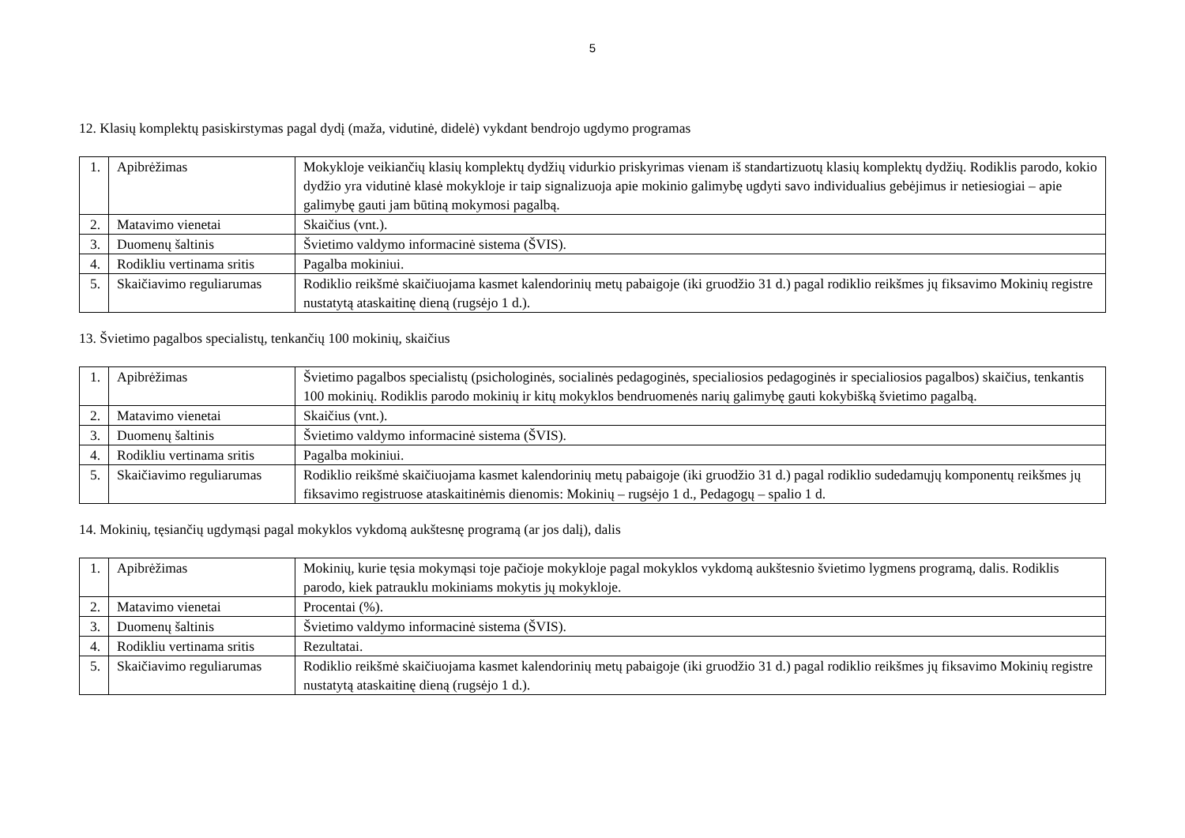5
12. Klasių komplektų pasiskirstymas pagal dydį (maža, vidutinė, didelė) vykdant bendrojo ugdymo programas
| 1. | Apibrėžimas | Mokykloje veikiančių klasių komplektų dydžių vidurkio priskyrimas vienam iš standartizuotų klasių komplektų dydžių. Rodiklis parodo, kokio dydžio yra vidutinė klasė mokykloje ir taip signalizuoja apie mokinio galimybę ugdyti savo individualius gebėjimus ir netiesiogiai – apie galimybę gauti jam būtiną mokymosi pagalbą. |
| 2. | Matavimo vienetai | Skaičius (vnt.). |
| 3. | Duomenų šaltinis | Švietimo valdymo informacinė sistema (ŠVIS). |
| 4. | Rodikliu vertinama sritis | Pagalba mokiniui. |
| 5. | Skaičiavimo reguliarumas | Rodiklio reikšmė skaičiuojama kasmet kalendorinių metų pabaigoje (iki gruodžio 31 d.) pagal rodiklio reikšmes jų fiksavimo Mokinių registre nustatytą ataskaitinę dieną (rugsėjo 1 d.). |
13. Švietimo pagalbos specialistų, tenkančių 100 mokinių, skaičius
| 1. | Apibrėžimas | Švietimo pagalbos specialistų (psichologinės, socialinės pedagoginės, specialiosios pedagoginės ir specialiosios pagalbos) skaičius, tenkantis 100 mokinių. Rodiklis parodo mokinių ir kitų mokyklos bendruomenės narių galimybę gauti kokybišką švietimo pagalbą. |
| 2. | Matavimo vienetai | Skaičius (vnt.). |
| 3. | Duomenų šaltinis | Švietimo valdymo informacinė sistema (ŠVIS). |
| 4. | Rodikliu vertinama sritis | Pagalba mokiniui. |
| 5. | Skaičiavimo reguliarumas | Rodiklio reikšmė skaičiuojama kasmet kalendorinių metų pabaigoje (iki gruodžio 31 d.) pagal rodiklio sudedamųjų komponentų reikšmes jų fiksavimo registruose ataskaitinėmis dienomis: Mokinių – rugsėjo 1 d., Pedagogų – spalio 1 d. |
14. Mokinių, tęsiančių ugdymąsi pagal mokyklos vykdomą aukštesnę programą (ar jos dalį), dalis
| 1. | Apibrėžimas | Mokinių, kurie tęsia mokymąsi toje pačioje mokykloje pagal mokyklos vykdomą aukštesnio švietimo lygmens programą, dalis. Rodiklis parodo, kiek patrauklu mokiniams mokytis jų mokykloje. |
| 2. | Matavimo vienetai | Procentai (%). |
| 3. | Duomenų šaltinis | Švietimo valdymo informacinė sistema (ŠVIS). |
| 4. | Rodikliu vertinama sritis | Rezultatai. |
| 5. | Skaičiavimo reguliarumas | Rodiklio reikšmė skaičiuojama kasmet kalendorinių metų pabaigoje (iki gruodžio 31 d.) pagal rodiklio reikšmes jų fiksavimo Mokinių registre nustatytą ataskaitinę dieną (rugsėjo 1 d.). |